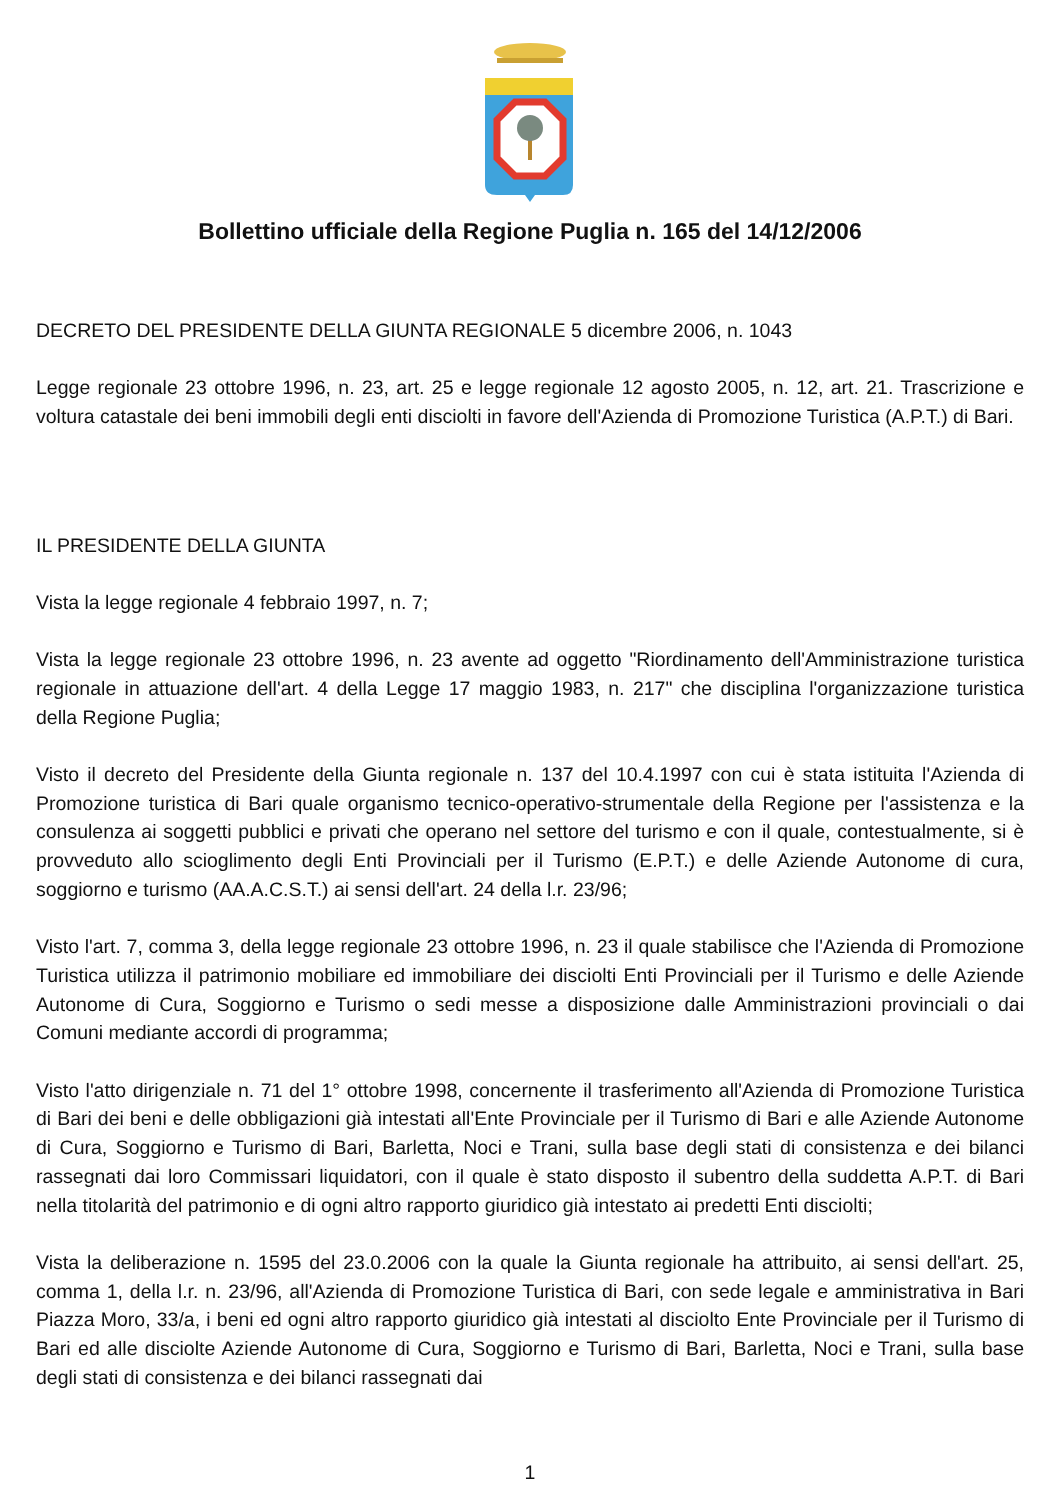Bollettino ufficiale della Regione Puglia n. 165 del 14/12/2006
DECRETO DEL PRESIDENTE DELLA GIUNTA REGIONALE 5 dicembre 2006, n. 1043
Legge regionale 23 ottobre 1996, n. 23, art. 25 e legge regionale 12 agosto 2005, n. 12, art. 21. Trascrizione e voltura catastale dei beni immobili degli enti disciolti in favore dell'Azienda di Promozione Turistica (A.P.T.) di Bari.
IL PRESIDENTE DELLA GIUNTA
Vista la legge regionale 4 febbraio 1997, n. 7;
Vista la legge regionale 23 ottobre 1996, n. 23 avente ad oggetto "Riordinamento dell'Amministrazione turistica regionale in attuazione dell'art. 4 della Legge 17 maggio 1983, n. 217" che disciplina l'organizzazione turistica della Regione Puglia;
Visto il decreto del Presidente della Giunta regionale n. 137 del 10.4.1997 con cui è stata istituita l'Azienda di Promozione turistica di Bari quale organismo tecnico-operativo-strumentale della Regione per l'assistenza e la consulenza ai soggetti pubblici e privati che operano nel settore del turismo e con il quale, contestualmente, si è provveduto allo scioglimento degli Enti Provinciali per il Turismo (E.P.T.) e delle Aziende Autonome di cura, soggiorno e turismo (AA.A.C.S.T.) ai sensi dell'art. 24 della l.r. 23/96;
Visto l'art. 7, comma 3, della legge regionale 23 ottobre 1996, n. 23 il quale stabilisce che l'Azienda di Promozione Turistica utilizza il patrimonio mobiliare ed immobiliare dei disciolti Enti Provinciali per il Turismo e delle Aziende Autonome di Cura, Soggiorno e Turismo o sedi messe a disposizione dalle Amministrazioni provinciali o dai Comuni mediante accordi di programma;
Visto l'atto dirigenziale n. 71 del 1° ottobre 1998, concernente il trasferimento all'Azienda di Promozione Turistica di Bari dei beni e delle obbligazioni già intestati all'Ente Provinciale per il Turismo di Bari e alle Aziende Autonome di Cura, Soggiorno e Turismo di Bari, Barletta, Noci e Trani, sulla base degli stati di consistenza e dei bilanci rassegnati dai loro Commissari liquidatori, con il quale è stato disposto il subentro della suddetta A.P.T. di Bari nella titolarità del patrimonio e di ogni altro rapporto giuridico già intestato ai predetti Enti disciolti;
Vista la deliberazione n. 1595 del 23.0.2006 con la quale la Giunta regionale ha attribuito, ai sensi dell'art. 25, comma 1, della l.r. n. 23/96, all'Azienda di Promozione Turistica di Bari, con sede legale e amministrativa in Bari Piazza Moro, 33/a, i beni ed ogni altro rapporto giuridico già intestati al disciolto Ente Provinciale per il Turismo di Bari ed alle disciolte Aziende Autonome di Cura, Soggiorno e Turismo di Bari, Barletta, Noci e Trani, sulla base degli stati di consistenza e dei bilanci rassegnati dai
1